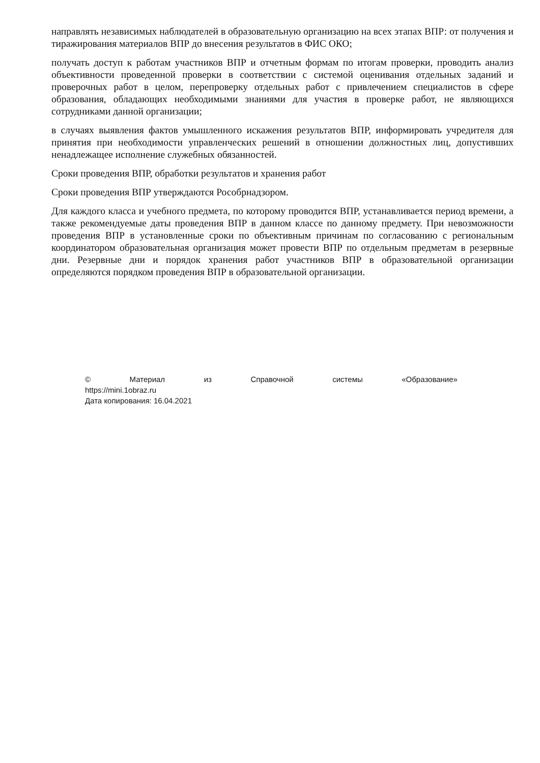направлять независимых наблюдателей в образовательную организацию на всех этапах ВПР: от получения и тиражирования материалов ВПР до внесения результатов в ФИС ОКО;
получать доступ к работам участников ВПР и отчетным формам по итогам проверки, проводить анализ объективности проведенной проверки в соответствии с системой оценивания отдельных заданий и проверочных работ в целом, перепроверку отдельных работ с привлечением специалистов в сфере образования, обладающих необходимыми знаниями для участия в проверке работ, не являющихся сотрудниками данной организации;
в случаях выявления фактов умышленного искажения результатов ВПР, информировать учредителя для принятия при необходимости управленческих решений в отношении должностных лиц, допустивших ненадлежащее исполнение служебных обязанностей.
Сроки проведения ВПР, обработки результатов и хранения работ
Сроки проведения ВПР утверждаются Рособрнадзором.
Для каждого класса и учебного предмета, по которому проводится ВПР, устанавливается период времени, а также рекомендуемые даты проведения ВПР в данном классе по данному предмету. При невозможности проведения ВПР в установленные сроки по объективным причинам по согласованию с региональным координатором образовательная организация может провести ВПР по отдельным предметам в резервные дни. Резервные дни и порядок хранения работ участников ВПР в образовательной организации определяются порядком проведения ВПР в образовательной организации.
© Материал из Справочной системы «Образование»
https://mini.1obraz.ru
Дата копирования: 16.04.2021